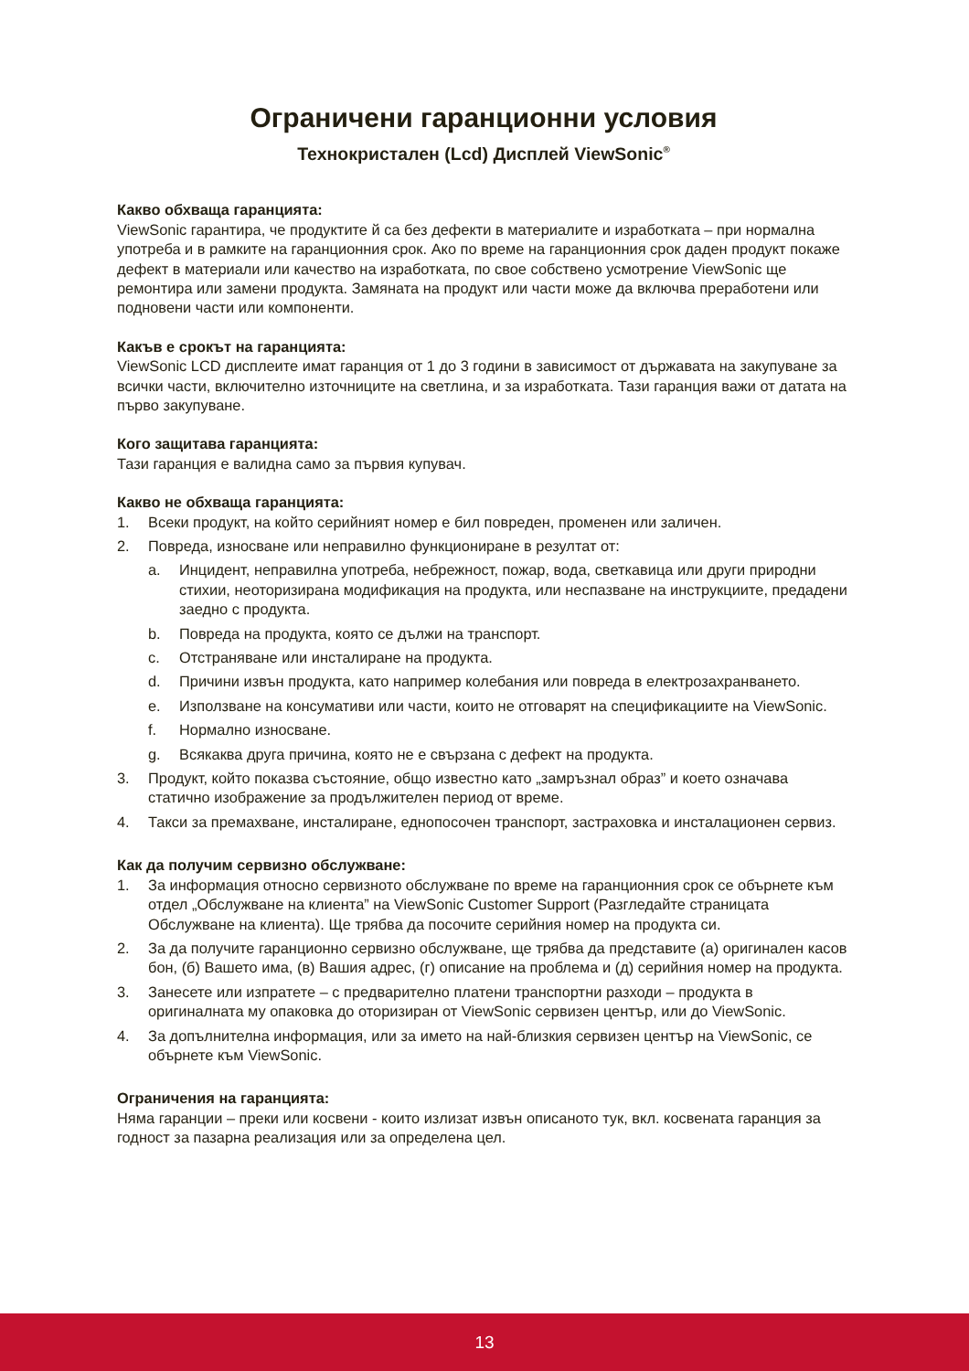Ограничени гаранционни условия
Технокристален (Lcd) Дисплей ViewSonic<sup>®</sup>
Какво обхваща гаранцията:
ViewSonic гарантира, че продуктите й са без дефекти в материалите и изработката – при нормална употреба и в рамките на гаранционния срок. Ако по време на гаранционния срок даден продукт покаже дефект в материали или качество на изработката, по свое собствено усмотрение ViewSonic ще ремонтира или замени продукта. Замяната на продукт или части може да включва преработени или подновени части или компоненти.
Какъв е срокът на гаранцията:
ViewSonic LCD дисплеите имат гаранция от 1 до 3 години в зависимост от държавата на закупуване за всички части, включително източниците на светлина, и за изработката. Тази гаранция важи от датата на първо закупуване.
Кого защитава гаранцията:
Тази гаранция е валидна само за първия купувач.
Какво не обхваща гаранцията:
1. Всеки продукт, на който серийният номер е бил повреден, променен или заличен.
2. Повреда, износване или неправилно функциониране в резултат от:
a. Инцидент, неправилна употреба, небрежност, пожар, вода, светкавица или други природни стихии, неоторизирана модификация на продукта, или неспазване на инструкциите, предадени заедно с продукта.
b. Повреда на продукта, която се дължи на транспорт.
c. Отстраняване или инсталиране на продукта.
d. Причини извън продукта, като например колебания или повреда в електрозахранването.
e. Използване на консумативи или части, които не отговарят на спецификациите на ViewSonic.
f. Нормално износване.
g. Всякаква друга причина, която не е свързана с дефект на продукта.
3. Продукт, който показва състояние, общо известно като „замръзнал образ” и което означава статично изображение за продължителен период от време.
4. Такси за премахване, инсталиране, еднопосочен транспорт, застраховка и инсталационен сервиз.
Как да получим сервизно обслужване:
1. За информация относно сервизното обслужване по време на гаранционния срок се обърнете към отдел „Обслужване на клиента” на ViewSonic Customer Support (Разгледайте страницата Обслужване на клиента). Ще трябва да посочите серийния номер на продукта си.
2. За да получите гаранционно сервизно обслужване, ще трябва да представите (а) оригинален касов бон, (б) Вашето има, (в) Вашия адрес, (г) описание на проблема и (д) серийния номер на продукта.
3. Занесете или изпратете – с предварително платени транспортни разходи – продукта в оригиналната му опаковка до оторизиран от ViewSonic сервизен център, или до ViewSonic.
4. За допълнителна информация, или за името на най-близкия сервизен център на ViewSonic, се обърнете към ViewSonic.
Ограничения на гаранцията:
Няма гаранции – преки или косвени - които излизат извън описаното тук, вкл. косвената гаранция за годност за пазарна реализация или за определена цел.
13